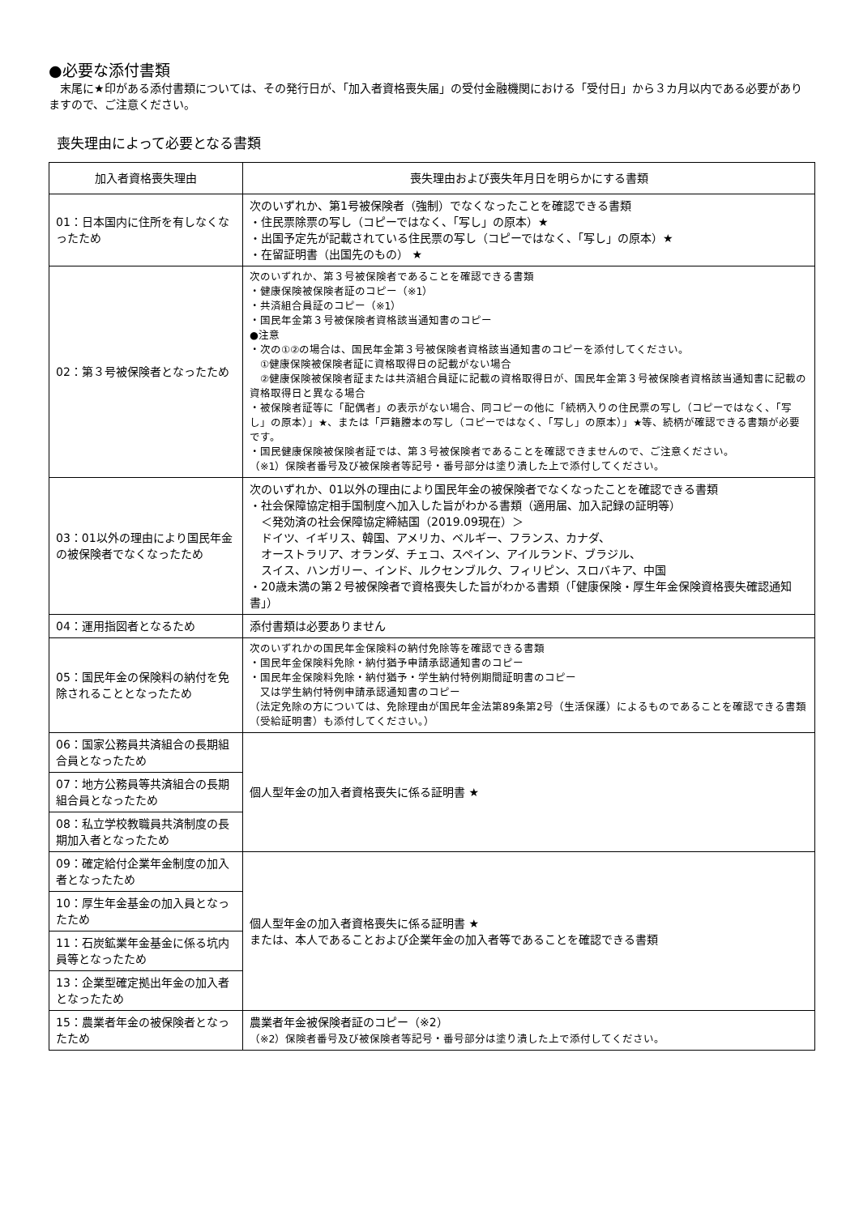●必要な添付書類
　末尾に★印がある添付書類については、その発行日が、「加入者資格喪失届」の受付金融機関における「受付日」から３カ月以内である必要がありますので、ご注意ください。
喪失理由によって必要となる書類
| 加入者資格喪失理由 | 喪失理由および喪失年月日を明らかにする書類 |
| --- | --- |
| 01：日本国内に住所を有しなくなったため | 次のいずれか、第1号被保険者（強制）でなくなったことを確認できる書類 ・住民票除票の写し（コピーではなく、「写し」の原本）★ ・出国予定先が記載されている住民票の写し（コピーではなく、「写し」の原本）★ ・在留証明書（出国先のもの） ★ |
| 02：第３号被保険者となったため | 次のいずれか、第３号被保険者であることを確認できる書類 ・健康保険被保険者証のコピー（※1） ・共済組合員証のコピー（※1） ・国民年金第３号被保険者資格該当通知書のコピー ●注意 ・次の①②の場合は、国民年金第３号被保険者資格該当通知書のコピーを添付してください。 ①健康保険被保険者証に資格取得日の記載がない場合 ②健康保険被保険者証または共済組合員証に記載の資格取得日が、国民年金第３号被保険者資格該当通知書に記載の資格取得日と異なる場合 ・被保険者証等に「配偶者」の表示がない場合、同コピーの他に「続柄入りの住民票の写し（コピーではなく、「写し」の原本）」★、または「戸籍謄本の写し（コピーではなく、「写し」の原本）」★等、続柄が確認できる書類が必要です。 ・国民健康保険被保険者証では、第３号被保険者であることを確認できませんので、ご注意ください。 （※1）保険者番号及び被保険者等記号・番号部分は塗り潰した上で添付してください。 |
| 03：01以外の理由により国民年金の被保険者でなくなったため | 次のいずれか、01以外の理由により国民年金の被保険者でなくなったことを確認できる書類 ・社会保障協定相手国制度へ加入した旨がわかる書類（適用届、加入記録の証明等） ＜発効済の社会保障協定締結国（2019.09現在）＞ ドイツ、イギリス、韓国、アメリカ、ベルギー、フランス、カナダ、 オーストラリア、オランダ、チェコ、スペイン、アイルランド、ブラジル、 スイス、ハンガリー、インド、ルクセンブルク、フィリピン、スロバキア、中国 ・20歳未満の第２号被保険者で資格喪失した旨がわかる書類（「健康保険・厚生年金保険資格喪失確認通知書」） |
| 04：運用指図者となるため | 添付書類は必要ありません |
| 05：国民年金の保険料の納付を免除されることとなったため | 次のいずれかの国民年金保険料の納付免除等を確認できる書類 ・国民年金保険料免除・納付猶予申請承認通知書のコピー ・国民年金保険料免除・納付猶予・学生納付特例期間証明書のコピー 又は学生納付特例申請承認通知書のコピー （法定免除の方については、免除理由が国民年金法第89条第2号（生活保護）によるものであることを確認できる書類（受給証明書）も添付してください。） |
| 06：国家公務員共済組合の長期組合員となったため | 個人型年金の加入者資格喪失に係る証明書 ★ |
| 07：地方公務員等共済組合の長期組合員となったため | |
| 08：私立学校教職員共済制度の長期加入者となったため | |
| 09：確定給付企業年金制度の加入者となったため | 個人型年金の加入者資格喪失に係る証明書 ★ または、本人であることおよび企業年金の加入者等であることを確認できる書類 |
| 10：厚生年金基金の加入員となったため | |
| 11：石炭鉱業年金基金に係る坑内員等となったため | |
| 13：企業型確定拠出年金の加入者となったため | |
| 15：農業者年金の被保険者となったため | 農業者年金被保険者証のコピー（※2） （※2）保険者番号及び被保険者等記号・番号部分は塗り潰した上で添付してください。 |